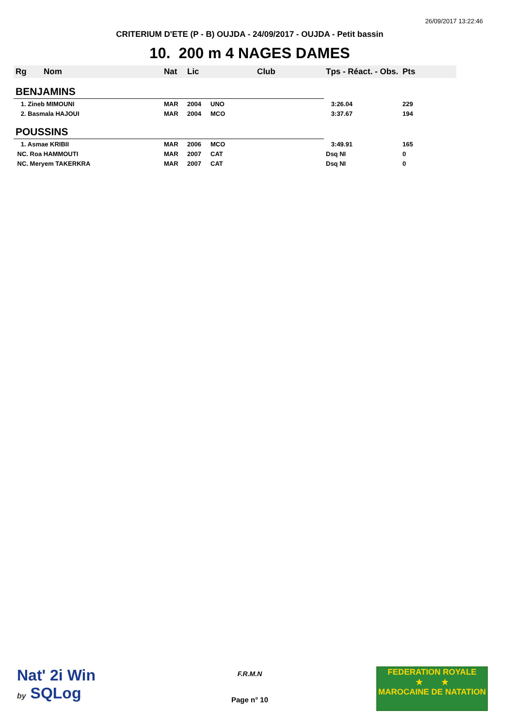26/09/2017 13:22:46
CRITERIUM D'ETE (P - B) OUJDA - 24/09/2017 - OUJDA - Petit bassin
10. 200 m 4 NAGES DAMES
| Rg | Nom | Nat | Lic | Club | Tps - Réact. - Obs. | Pts |
| --- | --- | --- | --- | --- | --- | --- |
| BENJAMINS | | | | | | |
| 1. Zineb MIMOUNI | | MAR | 2004 | UNO | 3:26.04 | 229 |
| 2. Basmala HAJOUI | | MAR | 2004 | MCO | 3:37.67 | 194 |
| POUSSINS | | | | | | |
| 1. Asmae KRIBII | | MAR | 2006 | MCO | 3:49.91 | 165 |
| NC. Roa HAMMOUTI | | MAR | 2007 | CAT | Dsq NI | 0 |
| NC. Meryem TAKERKRA | | MAR | 2007 | CAT | Dsq NI | 0 |
Nat' 2i Win
by SQLog
F.R.M.N
Page n° 10
FEDERATION ROYALE
★ ★
MAROCAINE DE NATATION